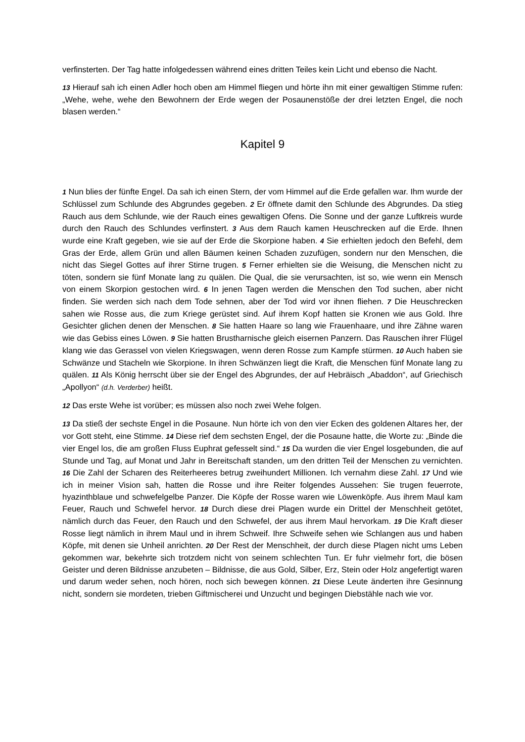verfinsterten. Der Tag hatte infolgedessen während eines dritten Teiles kein Licht und ebenso die Nacht.
13 Hierauf sah ich einen Adler hoch oben am Himmel fliegen und hörte ihn mit einer gewaltigen Stimme rufen: „Wehe, wehe, wehe den Bewohnern der Erde wegen der Posaunenstöße der drei letzten Engel, die noch blasen werden.“
Kapitel 9
1 Nun blies der fünfte Engel. Da sah ich einen Stern, der vom Himmel auf die Erde gefallen war. Ihm wurde der Schlüssel zum Schlunde des Abgrundes gegeben. 2 Er öffnete damit den Schlunde des Abgrundes. Da stieg Rauch aus dem Schlunde, wie der Rauch eines gewaltigen Ofens. Die Sonne und der ganze Luftkreis wurde durch den Rauch des Schlundes verfinstert. 3 Aus dem Rauch kamen Heuschrecken auf die Erde. Ihnen wurde eine Kraft gegeben, wie sie auf der Erde die Skorpione haben. 4 Sie erhielten jedoch den Befehl, dem Gras der Erde, allem Grün und allen Bäumen keinen Schaden zuzufügen, sondern nur den Menschen, die nicht das Siegel Gottes auf ihrer Stirne trugen. 5 Ferner erhielten sie die Weisung, die Menschen nicht zu töten, sondern sie fünf Monate lang zu quälen. Die Qual, die sie verursachten, ist so, wie wenn ein Mensch von einem Skorpion gestochen wird. 6 In jenen Tagen werden die Menschen den Tod suchen, aber nicht finden. Sie werden sich nach dem Tode sehnen, aber der Tod wird vor ihnen fliehen. 7 Die Heuschrecken sahen wie Rosse aus, die zum Kriege gerüstet sind. Auf ihrem Kopf hatten sie Kronen wie aus Gold. Ihre Gesichter glichen denen der Menschen. 8 Sie hatten Haare so lang wie Frauenhaare, und ihre Zähne waren wie das Gebiss eines Löwen. 9 Sie hatten Brustharnische gleich eisernen Panzern. Das Rauschen ihrer Flügel klang wie das Gerassel von vielen Kriegswagen, wenn deren Rosse zum Kampfe stürmen. 10 Auch haben sie Schwänze und Stacheln wie Skorpione. In ihren Schwänzen liegt die Kraft, die Menschen fünf Monate lang zu quälen. 11 Als König herrscht über sie der Engel des Abgrundes, der auf Hebräisch „Abaddon“, auf Griechisch „Apollyon“ (d.h. Verderber) heißt.
12 Das erste Wehe ist vorüber; es müssen also noch zwei Wehe folgen.
13 Da stieß der sechste Engel in die Posaune. Nun hörte ich von den vier Ecken des goldenen Altares her, der vor Gott steht, eine Stimme. 14 Diese rief dem sechsten Engel, der die Posaune hatte, die Worte zu: „Binde die vier Engel los, die am großen Fluss Euphrat gefesselt sind.“ 15 Da wurden die vier Engel losgebunden, die auf Stunde und Tag, auf Monat und Jahr in Bereitschaft standen, um den dritten Teil der Menschen zu vernichten. 16 Die Zahl der Scharen des Reiterheeres betrug zweihundert Millionen. Ich vernahm diese Zahl. 17 Und wie ich in meiner Vision sah, hatten die Rosse und ihre Reiter folgendes Aussehen: Sie trugen feuerrote, hyazinthblaue und schwefelgelbe Panzer. Die Köpfe der Rosse waren wie Löwenköpfe. Aus ihrem Maul kam Feuer, Rauch und Schwefel hervor. 18 Durch diese drei Plagen wurde ein Drittel der Menschheit getötet, nämlich durch das Feuer, den Rauch und den Schwefel, der aus ihrem Maul hervorkam. 19 Die Kraft dieser Rosse liegt nämlich in ihrem Maul und in ihrem Schweif. Ihre Schweife sehen wie Schlangen aus und haben Köpfe, mit denen sie Unheil anrichten. 20 Der Rest der Menschheit, der durch diese Plagen nicht ums Leben gekommen war, bekehrte sich trotzdem nicht von seinem schlechten Tun. Er fuhr vielmehr fort, die bösen Geister und deren Bildnisse anzubeten – Bildnisse, die aus Gold, Silber, Erz, Stein oder Holz angefertigt waren und darum weder sehen, noch hören, noch sich bewegen können. 21 Diese Leute änderten ihre Gesinnung nicht, sondern sie mordeten, trieben Giftmischerei und Unzucht und begingen Diebstähle nach wie vor.